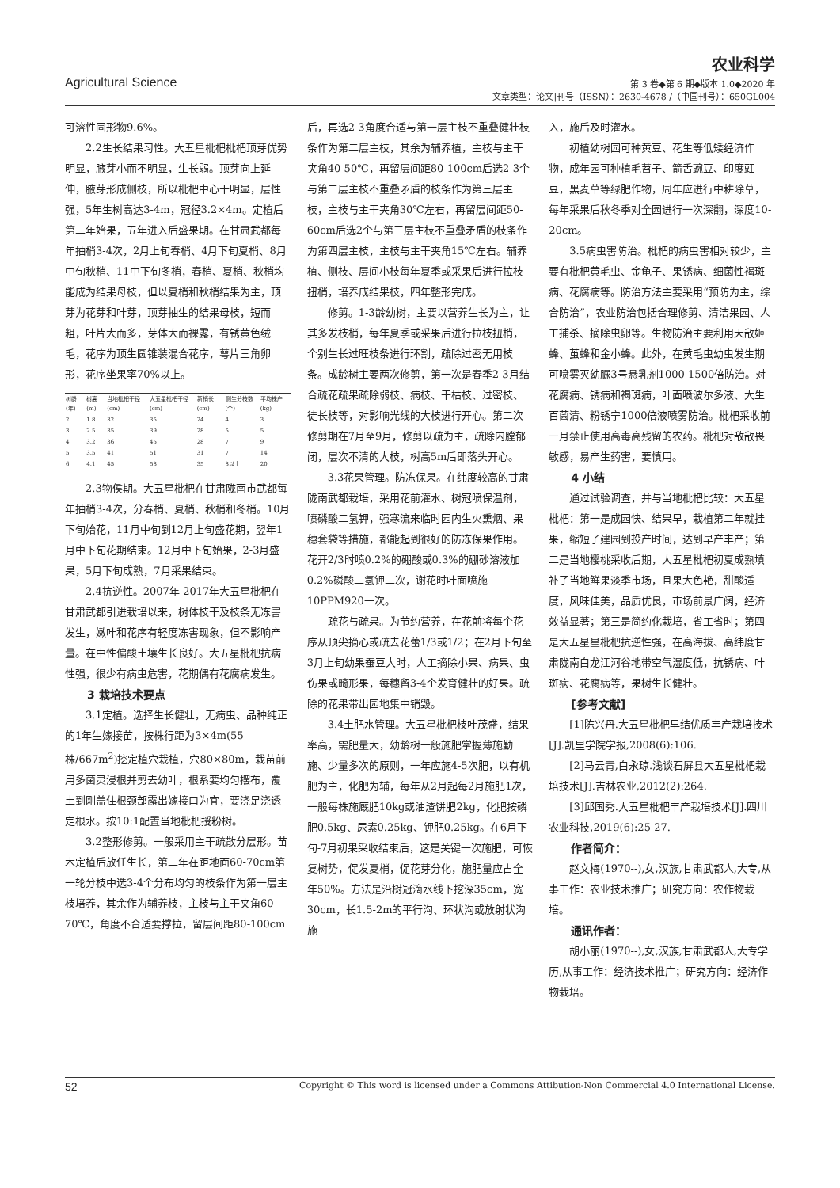农业科学
Agricultural Science 第 3 卷◆第 6 期◆版本 1.0◆2020 年
文章类型：论文|刊号（ISSN）：2630-4678 /（中国刊号）：650GL004
可溶性固形物9.6%。
2.2生长结果习性。大五星枇杷枇杷顶芽优势明显，腋芽小而不明显，生长弱。顶芽向上延伸，腋芽形成侧枝，所以枇杷中心干明显，层性强，5年生树高达3-4m，冠径3.2×4m。定植后第二年始果，五年进入后盛果期。在甘肃武都每年抽梢3-4次，2月上旬春梢、4月下旬夏梢、8月中旬秋梢、11中下旬冬梢，春梢、夏梢、秋梢均能成为结果母枝，但以夏梢和秋梢结果为主，顶芽为花芽和叶芽，顶芽抽生的结果母枝，短而粗，叶片大而多，芽体大而裸露，有锈黄色绒毛，花序为顶生圆锥装混合花序，萼片三角卵形，花序坐果率70%以上。
| 树龄(年) | 树高(m) | 当地枇杷干径(cm) | 大五星枇杷干径(cm) | 新梢长(cm) | 侧生分枝数(个) | 平均株产(kg) |
| --- | --- | --- | --- | --- | --- | --- |
| 2 | 1.8 | 32 | 35 | 24 | 4 | 3 |
| 3 | 2.5 | 35 | 39 | 28 | 5 | 5 |
| 4 | 3.2 | 36 | 45 | 28 | 7 | 9 |
| 5 | 3.5 | 41 | 51 | 31 | 7 | 14 |
| 6 | 4.1 | 45 | 58 | 35 | 8以上 | 20 |
2.3物侯期。大五星枇杷在甘肃陇南市武都每年抽梢3-4次，分春梢、夏梢、秋梢和冬梢。10月下旬始花，11月中旬到12月上旬盛花期，翌年1月中下旬花期结束。12月中下旬始果，2-3月盛果，5月下旬成熟，7月采果结束。
2.4抗逆性。2007年-2017年大五星枇杷在甘肃武都引进栽培以来，树体枝干及枝条无冻害发生，嫩叶和花序有轻度冻害现象，但不影响产量。在中性偏酸土壤生长良好。大五星枇杷抗病性强，很少有病虫危害，花期偶有花腐病发生。
3 栽培技术要点
3.1定植。选择生长健壮，无病虫、品种纯正的1年生嫁接苗，按株行距为3×4m(55株/667m<sup>2</sup>)挖定植穴栽植，穴80×80m，栽苗前用多菌灵浸根并剪去幼叶，根系要均匀摆布，覆土到刚盖住根颈部露出嫁接口为宜，要浇足浇透定根水。按10:1配置当地枇杷授粉树。
3.2整形修剪。一般采用主干疏散分层形。苗木定植后放任生长，第二年在距地面60-70cm第一轮分枝中选3-4个分布均匀的枝条作为第一层主枝培养，其余作为辅养枝，主枝与主干夹角60-70℃，角度不合适要撑拉，留层间距80-100cm
后，再选2-3角度合适与第一层主枝不重叠健壮枝条作为第二层主枝，其余为辅养植，主枝与主干夹角40-50℃，再留层间距80-100cm后选2-3个与第二层主枝不重叠矛盾的枝条作为第三层主枝，主枝与主干夹角30℃左右，再留层间距50-60cm后选2个与第三层主枝不重叠矛盾的枝条作为第四层主枝，主枝与主干夹角15℃左右。辅养植、侧枝、层间小枝每年夏季或采果后进行拉枝扭梢，培养成结果枝，四年整形完成。
修剪。1-3龄幼树，主要以营养生长为主，让其多发枝梢，每年夏季或采果后进行拉枝扭梢，个别生长过旺枝条进行环割，疏除过密无用枝条。成龄树主要两次修剪，第一次是春季2-3月结合疏花疏果疏除弱枝、病枝、干枯枝、过密枝、徒长枝等，对影响光线的大枝进行开心。第二次修剪期在7月至9月，修剪以疏为主，疏除内膛郁闭，层次不清的大枝，树高5m后即落头开心。
3.3花果管理。防冻保果。在纬度较高的甘肃陇南武都栽培，采用花前灌水、树冠喷保温剂，喷磷酸二氢钾，强寒流来临时园内生火熏烟、果穗套袋等措施，都能起到很好的防冻保果作用。花开2/3时喷0.2%的硼酸或0.3%的硼砂溶液加0.2%磷酸二氢钾二次，谢花时叶面喷施10PPM920一次。
疏花与疏果。为节约营养，在花前将每个花序从顶尖摘心或疏去花蕾1/3或1/2；在2月下旬至3月上旬幼果蚕豆大时，人工摘除小果、病果、虫伤果或畸形果，每穗留3-4个发育健壮的好果。疏除的花果带出园地集中销毁。
3.4土肥水管理。大五星枇杷枝叶茂盛，结果率高，需肥量大，幼龄树一般施肥掌握薄施勤施、少量多次的原则，一年应施4-5次肥，以有机肥为主，化肥为辅，每年从2月起每2月施肥1次，一般每株施厩肥10kg或油渣饼肥2kg，化肥按磷肥0.5kg、尿素0.25kg、钾肥0.25kg。在6月下旬-7月初果采收结束后，这是关键一次施肥，可恢复树势，促发夏梢，促花芽分化，施肥量应占全年50%。方法是沿树冠滴水线下挖深35cm，宽30cm，长1.5-2m的平行沟、环状沟或放射状沟施
入，施后及时灌水。
初植幼树园可种黄豆、花生等低矮经济作物，成年园可种植毛苕子、箭舌豌豆、印度豇豆，黑麦草等绿肥作物，周年应进行中耕除草，每年采果后秋冬季对全园进行一次深翻，深度10-20cm。
3.5病虫害防治。枇杷的病虫害相对较少，主要有枇杷黄毛虫、金龟子、果锈病、细菌性褐斑病、花腐病等。防治方法主要采用“预防为主，综合防治”，农业防治包括合理修剪、清洁果园、人工捕杀、摘除虫卵等。生物防治主要利用天敌姬蜂、茧蜂和金小蜂。此外，在黄毛虫幼虫发生期可喷雾灭幼脲3号悬乳剂1000-1500倍防治。对花腐病、锈病和褐斑病，叶面喷波尔多液、大生百菌清、粉锈宁1000倍液喷雾防治。枇杷采收前一月禁止使用高毒高残留的农药。枇杷对敌敌畏敏感，易产生药害，要慎用。
4 小结
通过试验调查，并与当地枇杷比较：大五星枇杷：第一是成园快、结果早，栽植第二年就挂果，缩短了建园到投产时间，达到早产丰产；第二是当地樱桃采收后期，大五星枇杷初夏成熟填补了当地鲜果淡季市场，且果大色艳，甜酸适度，风味佳美，品质优良，市场前景广阔，经济效益显著；第三是简约化栽培，省工省时；第四是大五星星枇杷抗逆性强，在高海拔、高纬度甘肃陇南白龙江河谷地带空气湿度低，抗锈病、叶斑病、花腐病等，果树生长健壮。
[参考文献]
[1]陈兴丹.大五星枇杷早结优质丰产栽培技术[J].凯里学院学报,2008(6):106.
[2]马云青,白永琼.浅谈石屏县大五星枇杷栽培技术[J].吉林农业,2012(2):264.
[3]邱国秀.大五星枇杷丰产栽培技术[J].四川农业科技,2019(6):25-27.
作者简介：
赵文梅(1970--),女,汉族,甘肃武都人,大专,从事工作：农业技术推广；研究方向：农作物栽培。
通讯作者：
胡小丽(1970--),女,汉族,甘肃武都人,大专学历,从事工作：经济技术推广；研究方向：经济作物栽培。
52 Copyright © This word is licensed under a Commons Attibution-Non Commercial 4.0 International License.